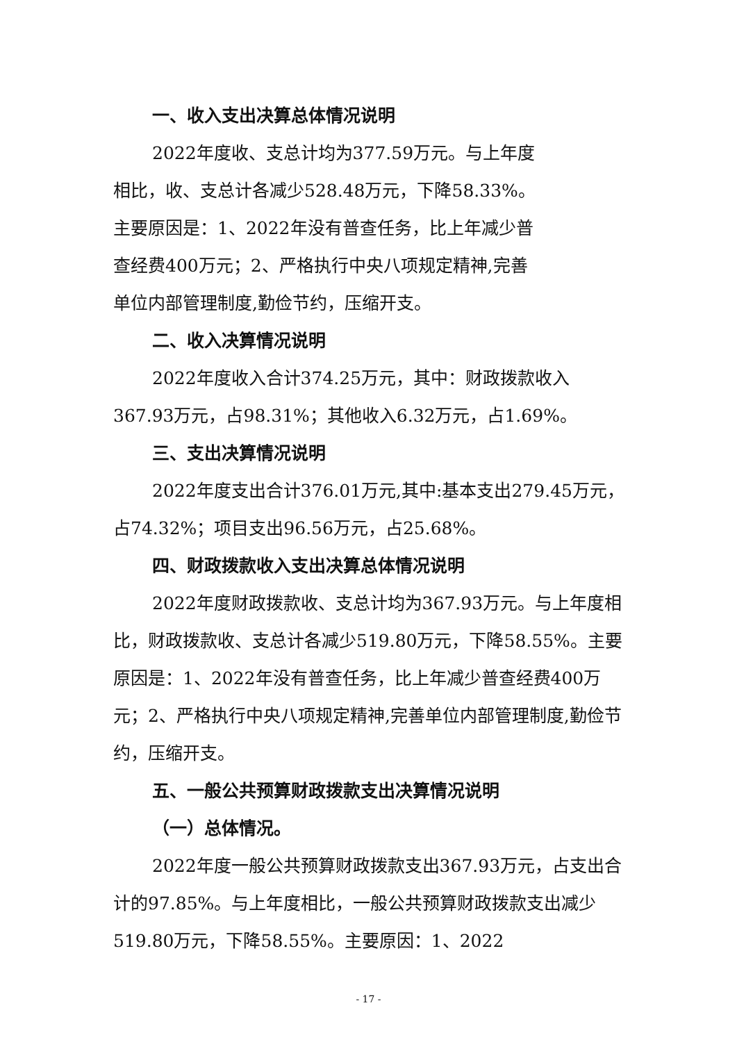一、收入支出决算总体情况说明
2022年度收、支总计均为377.59万元。与上年度
相比，收、支总计各减少528.48万元，下降58.33%。
主要原因是：1、2022年没有普查任务，比上年减少普
查经费400万元；2、严格执行中央八项规定精神,完善
单位内部管理制度,勤俭节约，压缩开支。
二、收入决算情况说明
2022年度收入合计374.25万元，其中：财政拨款收入367.93万元，占98.31%；其他收入6.32万元，占1.69%。
三、支出决算情况说明
2022年度支出合计376.01万元,其中:基本支出279.45万元，占74.32%；项目支出96.56万元，占25.68%。
四、财政拨款收入支出决算总体情况说明
2022年度财政拨款收、支总计均为367.93万元。与上年度相比，财政拨款收、支总计各减少519.80万元，下降58.55%。主要原因是：1、2022年没有普查任务，比上年减少普查经费400万元；2、严格执行中央八项规定精神,完善单位内部管理制度,勤俭节约，压缩开支。
五、一般公共预算财政拨款支出决算情况说明
（一）总体情况。
2022年度一般公共预算财政拨款支出367.93万元，占支出合计的97.85%。与上年度相比，一般公共预算财政拨款支出减少519.80万元，下降58.55%。主要原因：1、2022
- 17 -